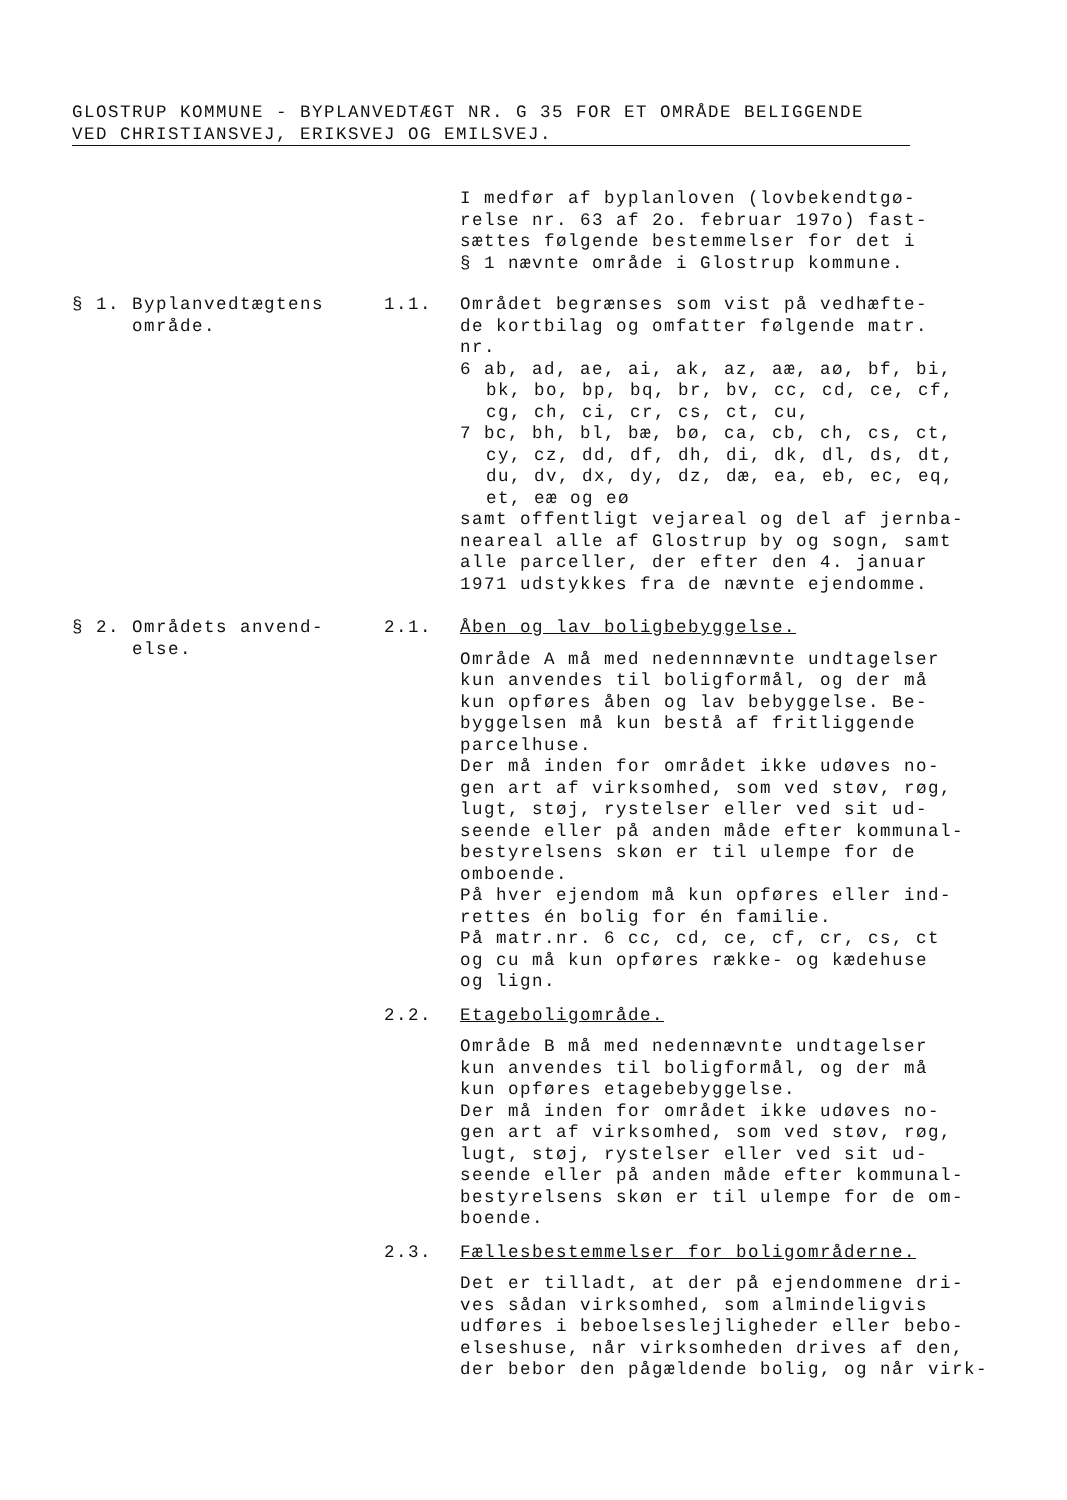GLOSTRUP KOMMUNE - BYPLANVEDTÆGT NR. G 35 FOR ET OMRÅDE BELIGGENDE
VED CHRISTIANSVEJ, ERIKSVEJ OG EMILSVEJ.
I medfør af byplanloven (lovbekendtgø-
relse nr. 63 af 2o. februar 197o) fast-
sættes følgende bestemmelser for det i
§ 1 nævnte område i Glostrup kommune.
§ 1. Byplanvedtægtens
område.
1.1. Området begrænses som vist på vedhæfte-
de kortbilag og omfatter følgende matr.
nr.
6 ab, ad, ae, ai, ak, az, aæ, aø, bf, bi,
bk, bo, bp, bq, br, bv, cc, cd, ce, cf,
cg, ch, ci, cr, cs, ct, cu,
7 bc, bh, bl, bæ, bø, ca, cb, ch, cs, ct,
cy, cz, dd, df, dh, di, dk, dl, ds, dt,
du, dv, dx, dy, dz, dæ, ea, eb, ec, eq,
et, eæ og eø
samt offentligt vejareal og del af jernba-
neareal alle af Glostrup by og sogn, samt
alle parceller, der efter den 4. januar
1971 udstykkes fra de nævnte ejendomme.
§ 2. Områdets anvend-
else.
2.1. Åben og lav boligbebyggelse.
Område A må med nedennnævnte undtagelser
kun anvendes til boligformål, og der må
kun opføres åben og lav bebyggelse. Be-
byggelsen må kun bestå af fritliggende
parcelhuse.
Der må inden for området ikke udøves no-
gen art af virksomhed, som ved støv, røg,
lugt, støj, rystelser eller ved sit ud-
seende eller på anden måde efter kommunal-
bestyrelsens skøn er til ulempe for de
omboende.
På hver ejendom må kun opføres eller ind-
rettes én bolig for én familie.
På matr.nr. 6 cc, cd, ce, cf, cr, cs, ct
og cu må kun opføres række- og kædehuse
og lign.
2.2. Etageboligområde.
Område B må med nedennævnte undtagelser
kun anvendes til boligformål, og der må
kun opføres etagebebyggelse.
Der må inden for området ikke udøves no-
gen art af virksomhed, som ved støv, røg,
lugt, støj, rystelser eller ved sit ud-
seende eller på anden måde efter kommunal-
bestyrelsens skøn er til ulempe for de om-
boende.
2.3. Fællesbestemmelser for boligområderne.
Det er tilladt, at der på ejendommene dri-
ves sådan virksomhed, som almindeligvis
udføres i beboelseslejligheder eller bebo-
elseshuse, når virksomheden drives af den,
der bebor den pågældende bolig, og når virk-